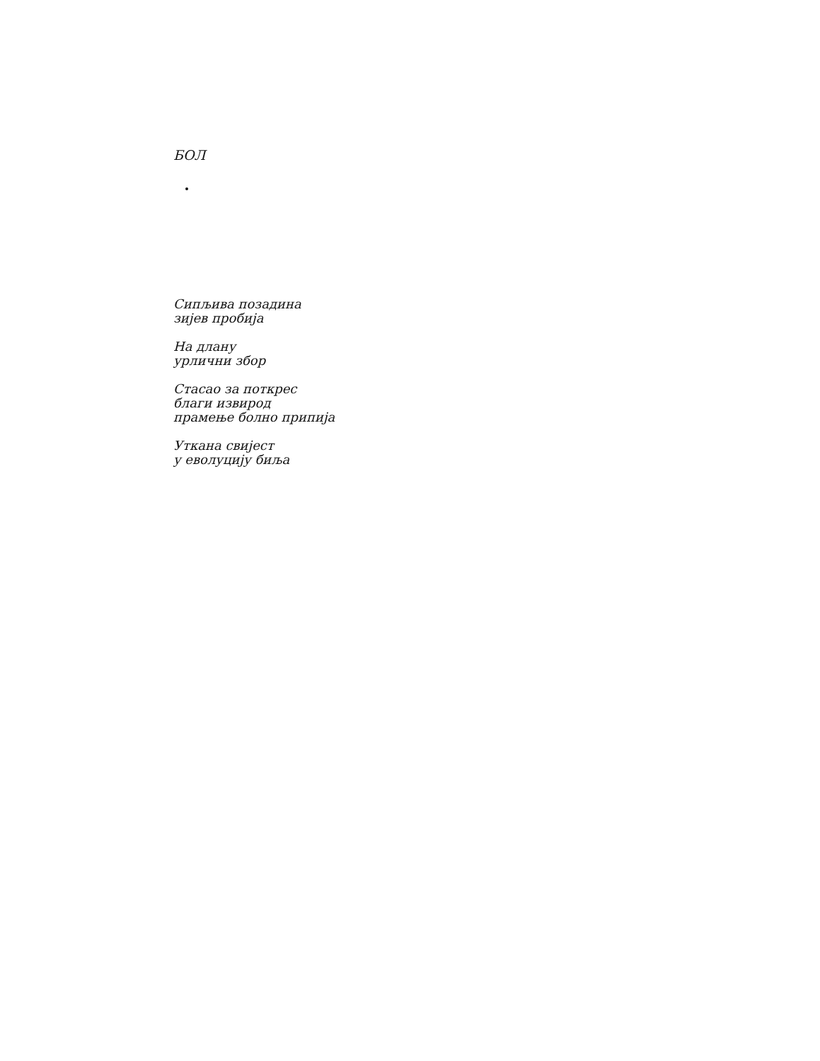БОЛ
Сипљива позадина
зијев пробија
На длану
урлични збор
Стасао за поткрес
благи извирод
прамење болно припија
Уткана свијест
у еволуцију биља